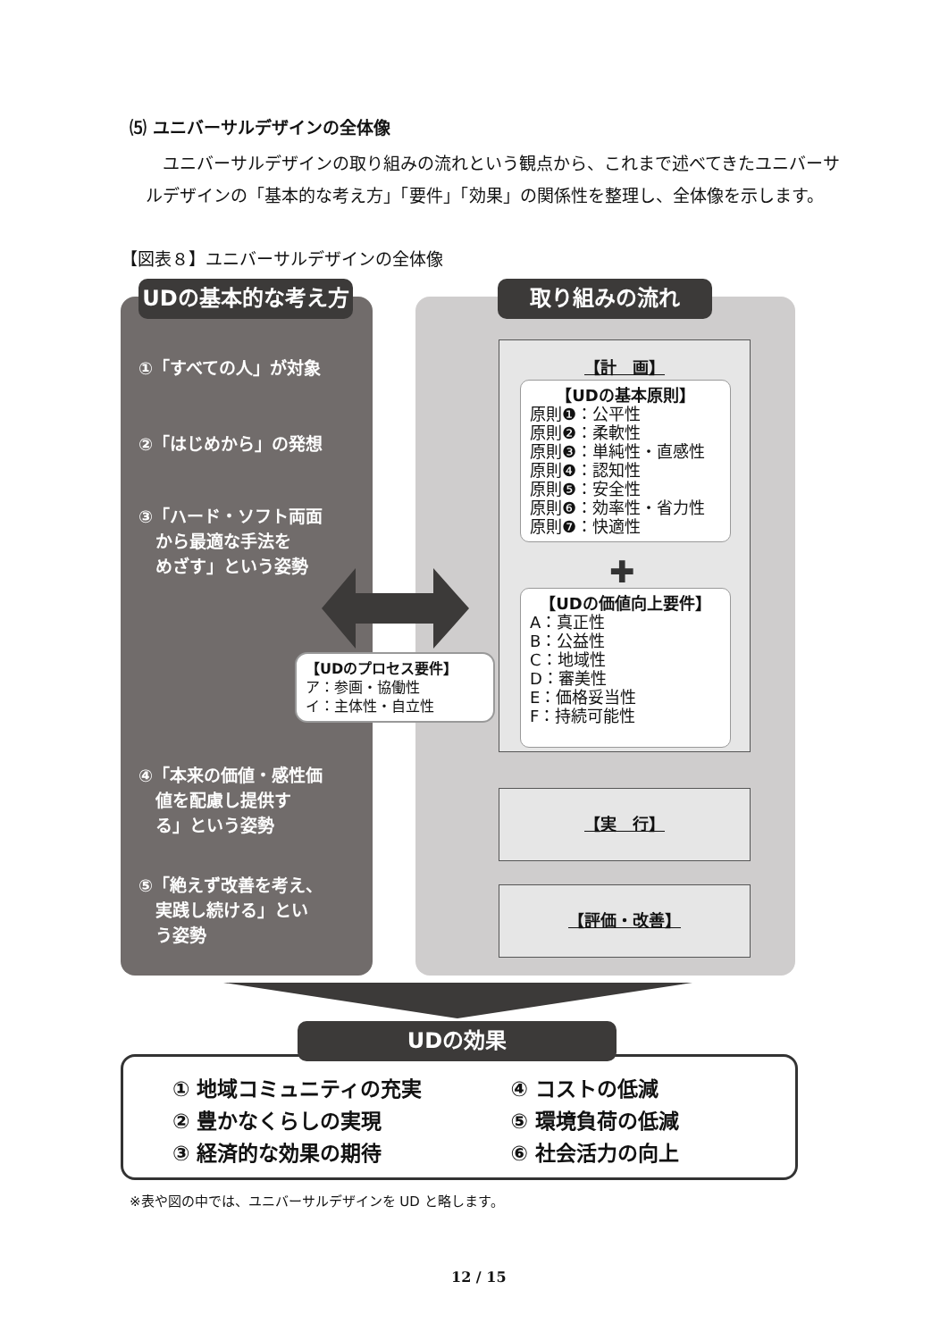⑸ ユニバーサルデザインの全体像
　ユニバーサルデザインの取り組みの流れという観点から、これまで述べてきたユニバーサルデザインの「基本的な考え方」「要件」「効果」の関係性を整理し、全体像を示します。
【図表８】ユニバーサルデザインの全体像
①「すべての人」が対象
②「はじめから」の発想
③「ハード・ソフト両面
　から最適な手法を
　めざす」という姿勢
④「本来の価値・感性価
　値を配慮し提供す
　る」という姿勢
⑤「絶えず改善を考え、
　実践し続ける」とい
　う姿勢
UDの基本的な考え方 取り組みの流れ
【計　画】
【UDの基本原則】
原則❶：公平性
原則❷：柔軟性
原則❸：単純性・直感性
原則❹：認知性
原則❺：安全性
原則❻：効率性・省力性
原則❼：快適性
✚
【UDの価値向上要件】
A：真正性
B：公益性
C：地域性
D：審美性
E：価格妥当性
F：持続可能性
【UDのプロセス要件】
ア：参画・協働性
イ：主体性・自立性
【実　行】
【評価・改善】
① 地域コミュニティの充実
② 豊かなくらしの実現
③ 経済的な効果の期待
④ コストの低減
⑤ 環境負荷の低減
⑥ 社会活力の向上
UDの効果
※表や図の中では、ユニバーサルデザインを UD と略します。
12 / 15